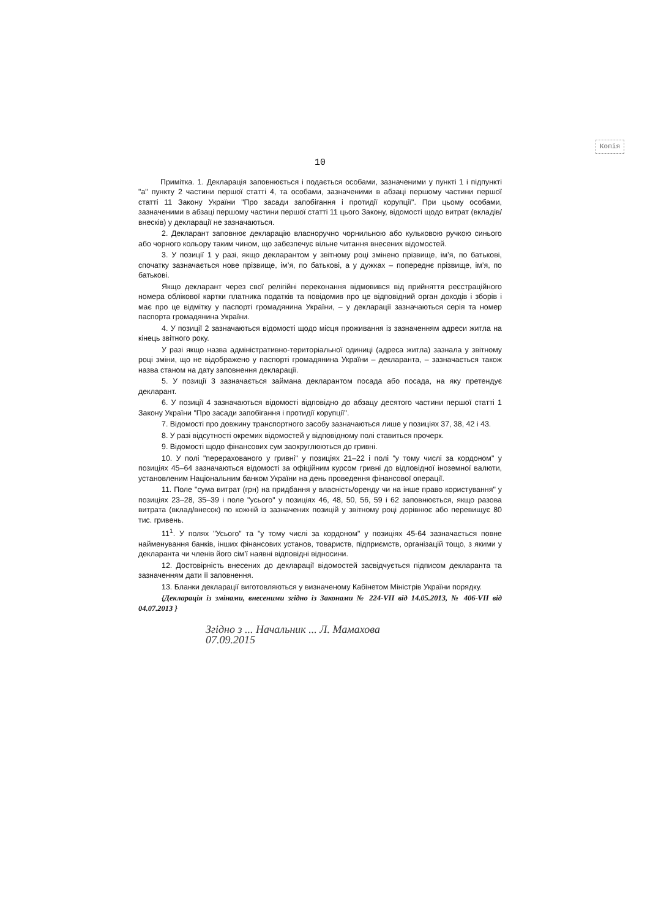10 Копія
Примітка. 1. Декларація заповнюється і подається особами, зазначеними у пункті 1 і підпункті "а" пункту 2 частини першої статті 4, та особами, зазначеними в абзаці першому частини першої статті 11 Закону України "Про засади запобігання і протидії корупції". При цьому особами, зазначеними в абзаці першому частини першої статті 11 цього Закону, відомості щодо витрат (вкладів/внесків) у декларації не зазначаються.
2. Декларант заповнює декларацію власноручно чорнильною або кульковою ручкою синього або чорного кольору таким чином, що забезпечує вільне читання внесених відомостей.
3. У позиції 1 у разі, якщо декларантом у звітному році змінено прізвище, ім’я, по батькові, спочатку зазначається нове прізвище, ім’я, по батькові, а у дужках – попереднє прізвище, ім’я, по батькові.
Якщо декларант через свої релігійні переконання відмовився від прийняття реєстраційного номера облікової картки платника податків та повідомив про це відповідний орган доходів і зборів і має про це відмітку у паспорті громадянина України, – у декларації зазначаються серія та номер паспорта громадянина України.
4. У позиції 2 зазначаються відомості щодо місця проживання із зазначенням адреси житла на кінець звітного року.
У разі якщо назва адміністративно-територіальної одиниці (адреса житла) зазнала у звітному році зміни, що не відображено у паспорті громадянина України – декларанта, – зазначається також назва станом на дату заповнення декларації.
5. У позиції 3 зазначається займана декларантом посада або посада, на яку претендує декларант.
6. У позиції 4 зазначаються відомості відповідно до абзацу десятого частини першої статті 1 Закону України "Про засади запобігання і протидії корупції".
7. Відомості про довжину транспортного засобу зазначаються лише у позиціях 37, 38, 42 і 43.
8. У разі відсутності окремих відомостей у відповідному полі ставиться прочерк.
9. Відомості щодо фінансових сум заокруглюються до гривні.
10. У полі "перерахованого у гривні" у позиціях 21–22 і полі "у тому числі за кордоном" у позиціях 45–64 зазначаються відомості за офіційним курсом гривні до відповідної іноземної валюти, установленим Національним банком України на день проведення фінансової операції.
11. Поле "сума витрат (грн) на придбання у власність/оренду чи на інше право користування" у позиціях 23–28, 35–39 і поле "усього" у позиціях 46, 48, 50, 56, 59 і 62 заповнюється, якщо разова витрата (вклад/внесок) по кожній із зазначених позицій у звітному році дорівнює або перевищує 80 тис. гривень.
11<sup>1</sup>. У полях "Усього" та "у тому числі за кордоном" у позиціях 45-64 зазначається повне найменування банків, інших фінансових установ, товариств, підприємств, організацій тощо, з якими у декларанта чи членів його сім'ї наявні відповідні відносини.
12. Достовірність внесених до декларації відомостей засвідчується підписом декларанта та зазначенням дати її заповнення.
13. Бланки декларації виготовляються у визначеному Кабінетом Міністрів України порядку.
{Декларація із змінами, внесеними згідно із Законами № 224-VII від 14.05.2013, № 406-VII від 04.07.2013 }
Згідно з ... Начальник ... Л. Мамахова
07.09.2015